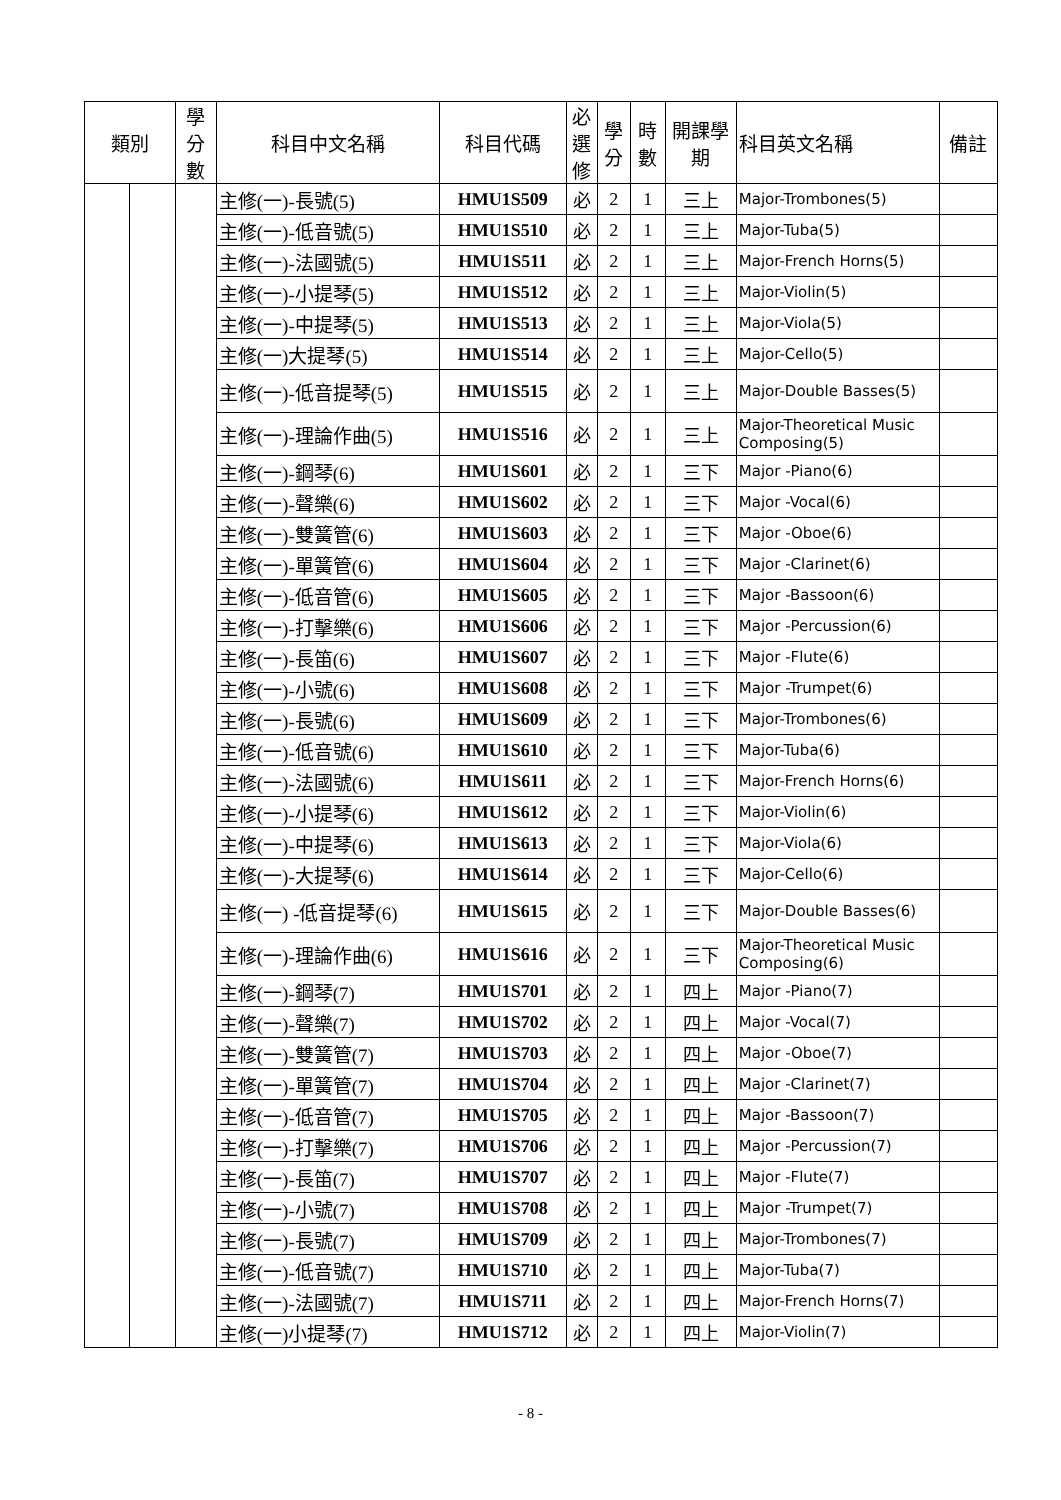| 類別 | | 學分數 | 科目中文名稱 | 科目代碼 | 必選修 | 學分 | 時數 | 開課學期 | 科目英文名稱 | 備註 |
| --- | --- | --- | --- | --- | --- | --- | --- | --- | --- | --- |
| | | | 主修(一)-長號(5) | HMU1S509 | 必 | 2 | 1 | 三上 | Major-Trombones(5) | |
| | | | 主修(一)-低音號(5) | HMU1S510 | 必 | 2 | 1 | 三上 | Major-Tuba(5) | |
| | | | 主修(一)-法國號(5) | HMU1S511 | 必 | 2 | 1 | 三上 | Major-French Horns(5) | |
| | | | 主修(一)-小提琴(5) | HMU1S512 | 必 | 2 | 1 | 三上 | Major-Violin(5) | |
| | | | 主修(一)-中提琴(5) | HMU1S513 | 必 | 2 | 1 | 三上 | Major-Viola(5) | |
| | | | 主修(一)大提琴(5) | HMU1S514 | 必 | 2 | 1 | 三上 | Major-Cello(5) | |
| | | | 主修(一)-低音提琴(5) | HMU1S515 | 必 | 2 | 1 | 三上 | Major-Double Basses(5) | |
| | | | 主修(一)-理論作曲(5) | HMU1S516 | 必 | 2 | 1 | 三上 | Major-Theoretical Music Composing(5) | |
| | | | 主修(一)-鋼琴(6) | HMU1S601 | 必 | 2 | 1 | 三下 | Major -Piano(6) | |
| | | | 主修(一)-聲樂(6) | HMU1S602 | 必 | 2 | 1 | 三下 | Major -Vocal(6) | |
| | | | 主修(一)-雙簧管(6) | HMU1S603 | 必 | 2 | 1 | 三下 | Major -Oboe(6) | |
| | | | 主修(一)-單簧管(6) | HMU1S604 | 必 | 2 | 1 | 三下 | Major -Clarinet(6) | |
| | | | 主修(一)-低音管(6) | HMU1S605 | 必 | 2 | 1 | 三下 | Major -Bassoon(6) | |
| | | | 主修(一)-打擊樂(6) | HMU1S606 | 必 | 2 | 1 | 三下 | Major -Percussion(6) | |
| | | | 主修(一)-長笛(6) | HMU1S607 | 必 | 2 | 1 | 三下 | Major -Flute(6) | |
| | | | 主修(一)-小號(6) | HMU1S608 | 必 | 2 | 1 | 三下 | Major -Trumpet(6) | |
| | | | 主修(一)-長號(6) | HMU1S609 | 必 | 2 | 1 | 三下 | Major-Trombones(6) | |
| | | | 主修(一)-低音號(6) | HMU1S610 | 必 | 2 | 1 | 三下 | Major-Tuba(6) | |
| | | | 主修(一)-法國號(6) | HMU1S611 | 必 | 2 | 1 | 三下 | Major-French Horns(6) | |
| | | | 主修(一)-小提琴(6) | HMU1S612 | 必 | 2 | 1 | 三下 | Major-Violin(6) | |
| | | | 主修(一)-中提琴(6) | HMU1S613 | 必 | 2 | 1 | 三下 | Major-Viola(6) | |
| | | | 主修(一)-大提琴(6) | HMU1S614 | 必 | 2 | 1 | 三下 | Major-Cello(6) | |
| | | | 主修(一) -低音提琴(6) | HMU1S615 | 必 | 2 | 1 | 三下 | Major-Double Basses(6) | |
| | | | 主修(一)-理論作曲(6) | HMU1S616 | 必 | 2 | 1 | 三下 | Major-Theoretical Music Composing(6) | |
| | | | 主修(一)-鋼琴(7) | HMU1S701 | 必 | 2 | 1 | 四上 | Major -Piano(7) | |
| | | | 主修(一)-聲樂(7) | HMU1S702 | 必 | 2 | 1 | 四上 | Major -Vocal(7) | |
| | | | 主修(一)-雙簧管(7) | HMU1S703 | 必 | 2 | 1 | 四上 | Major -Oboe(7) | |
| | | | 主修(一)-單簧管(7) | HMU1S704 | 必 | 2 | 1 | 四上 | Major -Clarinet(7) | |
| | | | 主修(一)-低音管(7) | HMU1S705 | 必 | 2 | 1 | 四上 | Major -Bassoon(7) | |
| | | | 主修(一)-打擊樂(7) | HMU1S706 | 必 | 2 | 1 | 四上 | Major -Percussion(7) | |
| | | | 主修(一)-長笛(7) | HMU1S707 | 必 | 2 | 1 | 四上 | Major -Flute(7) | |
| | | | 主修(一)-小號(7) | HMU1S708 | 必 | 2 | 1 | 四上 | Major -Trumpet(7) | |
| | | | 主修(一)-長號(7) | HMU1S709 | 必 | 2 | 1 | 四上 | Major-Trombones(7) | |
| | | | 主修(一)-低音號(7) | HMU1S710 | 必 | 2 | 1 | 四上 | Major-Tuba(7) | |
| | | | 主修(一)-法國號(7) | HMU1S711 | 必 | 2 | 1 | 四上 | Major-French Horns(7) | |
| | | | 主修(一)小提琴(7) | HMU1S712 | 必 | 2 | 1 | 四上 | Major-Violin(7) | |
- 8 -